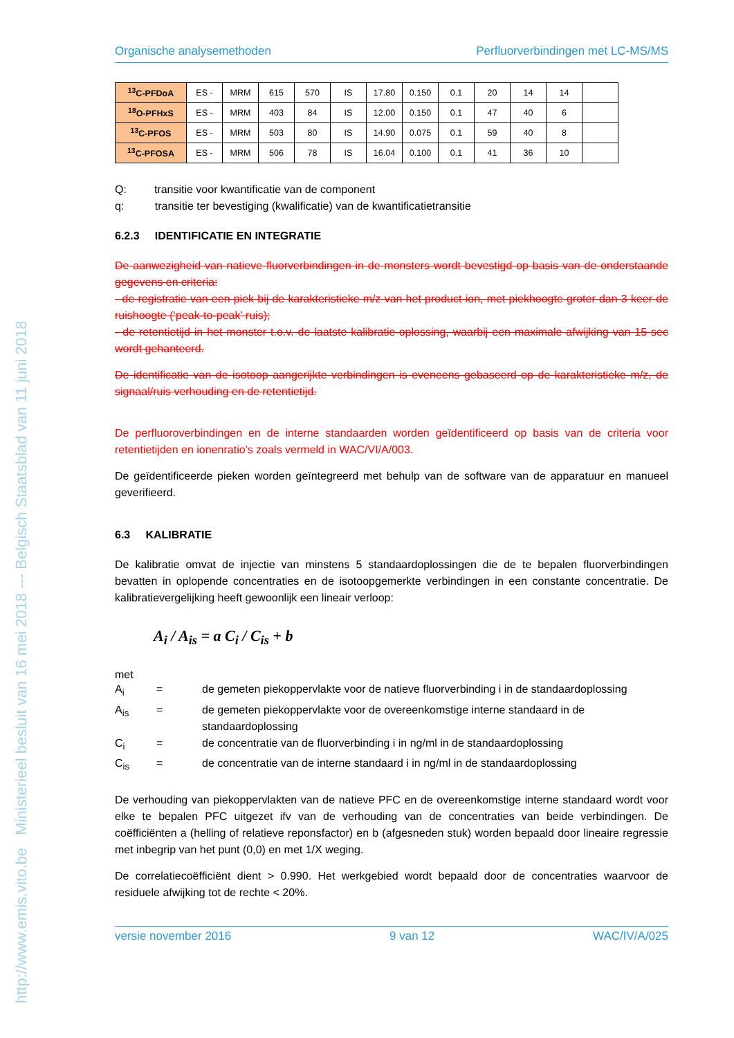http://www.emis.vito.be Ministerieel besluit van 16 mei 2018 --- Belgisch Staatsblad van 11 juni 2018
Organische analysemethoden Perfluorverbindingen met LC-MS/MS
| <sup>13</sup>C-PFDoA | ES - | MRM | 615 | 570 | IS | 17.80 | 0.150 | 0.1 | 20 | 14 | 14 | |
| <sup>18</sup>O-PFHxS | ES - | MRM | 403 | 84 | IS | 12.00 | 0.150 | 0.1 | 47 | 40 | 6 | |
| <sup>13</sup>C-PFOS | ES - | MRM | 503 | 80 | IS | 14.90 | 0.075 | 0.1 | 59 | 40 | 8 | |
| <sup>13</sup>C-PFOSA | ES - | MRM | 506 | 78 | IS | 16.04 | 0.100 | 0.1 | 41 | 36 | 10 | |
Q: transitie voor kwantificatie van de component
q: transitie ter bevestiging (kwalificatie) van de kwantificatietransitie
6.2.3 IDENTIFICATIE EN INTEGRATIE
De aanwezigheid van natieve fluorverbindingen in de monsters wordt bevestigd op basis van de onderstaande gegevens en criteria:
- de registratie van een piek bij de karakteristieke m/z van het product-ion, met piekhoogte groter dan 3 keer de ruishoogte (‘peak-to-peak’ ruis);
- de retentietijd in het monster t.o.v. de laatste kalibratie-oplossing, waarbij een maximale afwijking van 15 sec wordt gehanteerd.
De identificatie van de isotoop aangerijkte verbindingen is eveneens gebaseerd op de karakteristieke m/z, de signaal/ruis verhouding en de retentietijd.
De perfluoroverbindingen en de interne standaarden worden geïdentificeerd op basis van de criteria voor retentietijden en ionenratio’s zoals vermeld in WAC/VI/A/003.
De geïdentificeerde pieken worden geïntegreerd met behulp van de software van de apparatuur en manueel geverifieerd.
6.3 KALIBRATIE
De kalibratie omvat de injectie van minstens 5 standaardoplossingen die de te bepalen fluorverbindingen bevatten in oplopende concentraties en de isotoopgemerkte verbindingen in een constante concentratie. De kalibratievergelijking heeft gewoonlijk een lineair verloop:
A<sub>i</sub> / A<sub>is</sub> = a C<sub>i</sub> / C<sub>is</sub> + b
met
A<sub>i</sub> = de gemeten piekoppervlakte voor de natieve fluorverbinding i in de standaardoplossing A<sub>is</sub> = de gemeten piekoppervlakte voor de overeenkomstige interne standaard in de standaardoplossing C<sub>i</sub> = de concentratie van de fluorverbinding i in ng/ml in de standaardoplossing C<sub>is</sub> = de concentratie van de interne standaard i in ng/ml in de standaardoplossing
De verhouding van piekoppervlakten van de natieve PFC en de overeenkomstige interne standaard wordt voor elke te bepalen PFC uitgezet ifv van de verhouding van de concentraties van beide verbindingen. De coëfficiënten a (helling of relatieve reponsfactor) en b (afgesneden stuk) worden bepaald door lineaire regressie met inbegrip van het punt (0,0) en met 1/X weging.
De correlatiecoëfficiënt dient > 0.990. Het werkgebied wordt bepaald door de concentraties waarvoor de residuele afwijking tot de rechte < 20%.
versie november 2016 9 van 12 WAC/IV/A/025